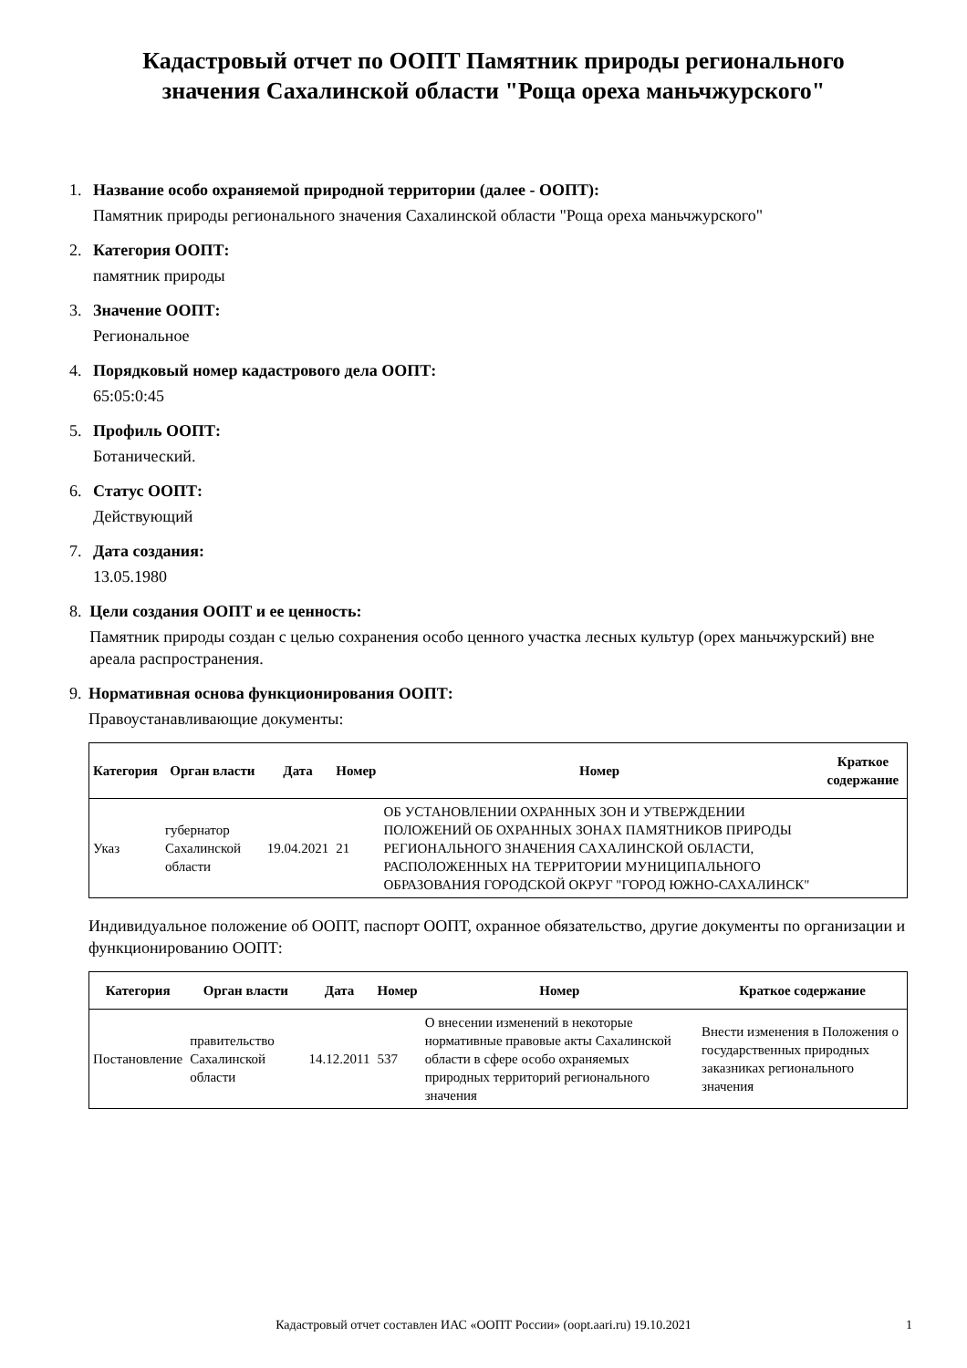Кадастровый отчет по ООПТ Памятник природы регионального значения Сахалинской области "Роща ореха маньчжурского"
1. Название особо охраняемой природной территории (далее - ООПТ):
Памятник природы регионального значения Сахалинской области "Роща ореха маньчжурского"
2. Категория ООПТ:
памятник природы
3. Значение ООПТ:
Региональное
4. Порядковый номер кадастрового дела ООПТ:
65:05:0:45
5. Профиль ООПТ:
Ботанический.
6. Статус ООПТ:
Действующий
7. Дата создания:
13.05.1980
8. Цели создания ООПТ и ее ценность:
Памятник природы создан с целью сохранения особо ценного участка лесных культур (орех маньчжурский) вне ареала распространения.
9. Нормативная основа функционирования ООПТ:
Правоустанавливающие документы:
| Категория | Орган власти | Дата | Номер | Номер | Краткое содержание |
| --- | --- | --- | --- | --- | --- |
| Указ | губернатор Сахалинской области | 19.04.2021 | 21 | ОБ УСТАНОВЛЕНИИ ОХРАННЫХ ЗОН И УТВЕРЖДЕНИИ ПОЛОЖЕНИЙ ОБ ОХРАННЫХ ЗОНАХ ПАМЯТНИКОВ ПРИРОДЫ РЕГИОНАЛЬНОГО ЗНАЧЕНИЯ САХАЛИНСКОЙ ОБЛАСТИ, РАСПОЛОЖЕННЫХ НА ТЕРРИТОРИИ МУНИЦИПАЛЬНОГО ОБРАЗОВАНИЯ ГОРОДСКОЙ ОКРУГ "ГОРОД ЮЖНО-САХАЛИНСК" | |
Индивидуальное положение об ООПТ, паспорт ООПТ, охранное обязательство, другие документы по организации и функционированию ООПТ:
| Категория | Орган власти | Дата | Номер | Номер | Краткое содержание |
| --- | --- | --- | --- | --- | --- |
| Постановление | правительство Сахалинской области | 14.12.2011 | 537 | О внесении изменений в некоторые нормативные правовые акты Сахалинской области в сфере особо охраняемых природных территорий регионального значения | Внести изменения в Положения о государственных природных заказниках регионального значения |
Кадастровый отчет составлен ИАС «ООПТ России» (oopt.aari.ru) 19.10.2021 1